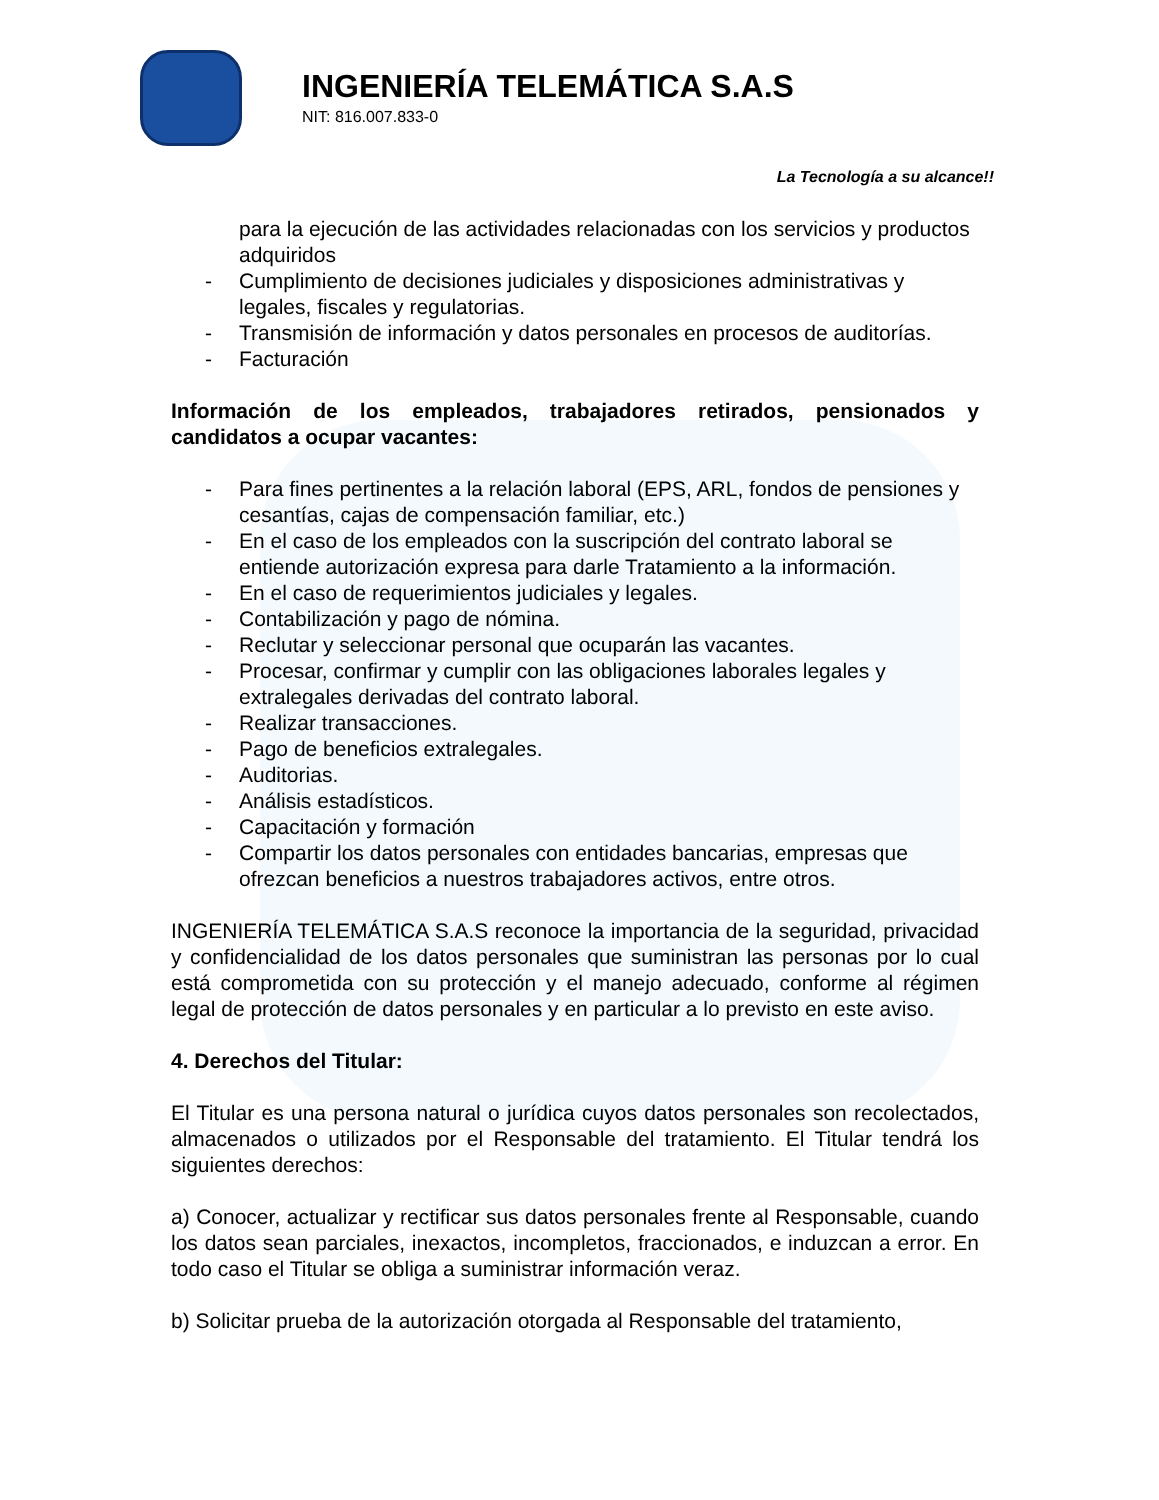INGENIERÍA TELEMÁTICA S.A.S
NIT: 816.007.833-0
La Tecnología a su alcance!!
para la ejecución de las actividades relacionadas con los servicios y productos adquiridos
- Cumplimiento de decisiones judiciales y disposiciones administrativas y legales, fiscales y regulatorias.
- Transmisión de información y datos personales en procesos de auditorías.
- Facturación
Información de los empleados, trabajadores retirados, pensionados y candidatos a ocupar vacantes:
- Para fines pertinentes a la relación laboral (EPS, ARL, fondos de pensiones y cesantías, cajas de compensación familiar, etc.)
- En el caso de los empleados con la suscripción del contrato laboral se entiende autorización expresa para darle Tratamiento a la información.
- En el caso de requerimientos judiciales y legales.
- Contabilización y pago de nómina.
- Reclutar y seleccionar personal que ocuparán las vacantes.
- Procesar, confirmar y cumplir con las obligaciones laborales legales y extralegales derivadas del contrato laboral.
- Realizar transacciones.
- Pago de beneficios extralegales.
- Auditorias.
- Análisis estadísticos.
- Capacitación y formación
- Compartir los datos personales con entidades bancarias, empresas que ofrezcan beneficios a nuestros trabajadores activos, entre otros.
INGENIERÍA TELEMÁTICA S.A.S reconoce la importancia de la seguridad, privacidad y confidencialidad de los datos personales que suministran las personas por lo cual está comprometida con su protección y el manejo adecuado, conforme al régimen legal de protección de datos personales y en particular a lo previsto en este aviso.
4. Derechos del Titular:
El Titular es una persona natural o jurídica cuyos datos personales son recolectados, almacenados o utilizados por el Responsable del tratamiento. El Titular tendrá los siguientes derechos:
a) Conocer, actualizar y rectificar sus datos personales frente al Responsable, cuando los datos sean parciales, inexactos, incompletos, fraccionados, e induzcan a error. En todo caso el Titular se obliga a suministrar información veraz.
b) Solicitar prueba de la autorización otorgada al Responsable del tratamiento,